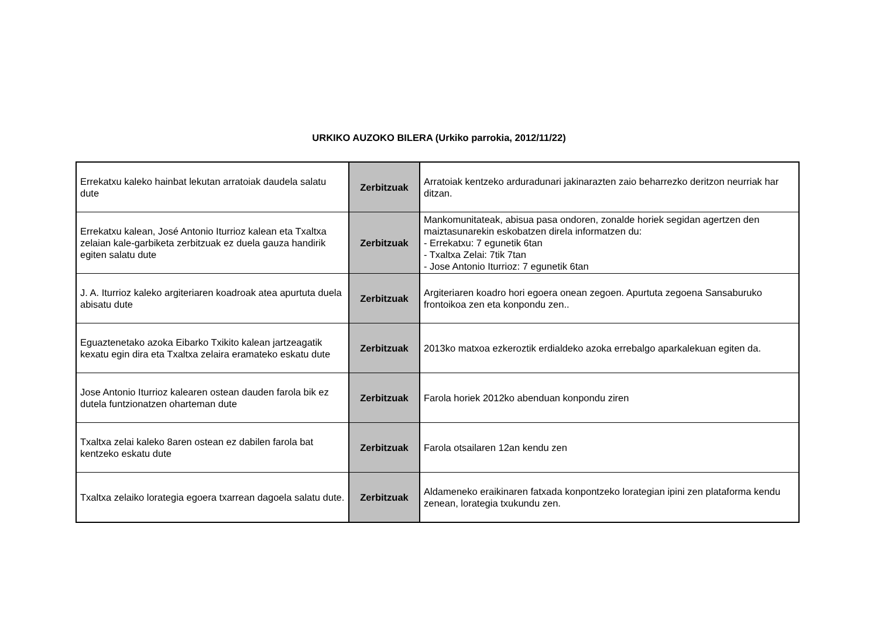URKIKO AUZOKO BILERA (Urkiko parrokia, 2012/11/22)
| Errekatxu kaleko hainbat lekutan arratoiak daudela salatu dute | Zerbitzuak | Arratoiak kentzeko arduradunari jakinarazten zaio beharrezko deritzon neurriak har ditzan. |
| Errekatxu kalean, José Antonio Iturrioz kalean eta Txaltxa zelaian kale-garbiketa zerbitzuak ez duela gauza handirik egiten salatu dute | Zerbitzuak | Mankomunitateak, abisua pasa ondoren, zonalde horiek segidan agertzen den maiztasunarekin eskobatzen direla informatzen du: - Errekatxu: 7 egunetik 6tan - Txaltxa Zelai: 7tik 7tan - Jose Antonio Iturrioz: 7 egunetik 6tan |
| J. A. Iturrioz kaleko argiteriaren koadroak atea apurtuta duela abisatu dute | Zerbitzuak | Argiteriaren koadro hori egoera onean zegoen. Apurtuta zegoena Sansaburuko frontoikoa zen eta konpondu zen.. |
| Eguaztenetako azoka Eibarko Txikito kalean jartzeagatik kexatu egin dira eta Txaltxa zelaira eramateko eskatu dute | Zerbitzuak | 2013ko matxoa ezkeroztik erdialdeko azoka errebalgo aparkalekuan egiten da. |
| Jose Antonio Iturrioz kalearen ostean dauden farola bik ez dutela funtzionatzen oharteman dute | Zerbitzuak | Farola horiek 2012ko abenduan konpondu ziren |
| Txaltxa zelai kaleko 8aren ostean ez dabilen farola bat kentzeko eskatu dute | Zerbitzuak | Farola otsailaren 12an kendu zen |
| Txaltxa zelaiko lorategia egoera txarrean dagoela salatu dute. | Zerbitzuak | Aldameneko eraikinaren fatxada konpontzeko lorategian ipini zen plataforma kendu zenean, lorategia txukundu zen. |